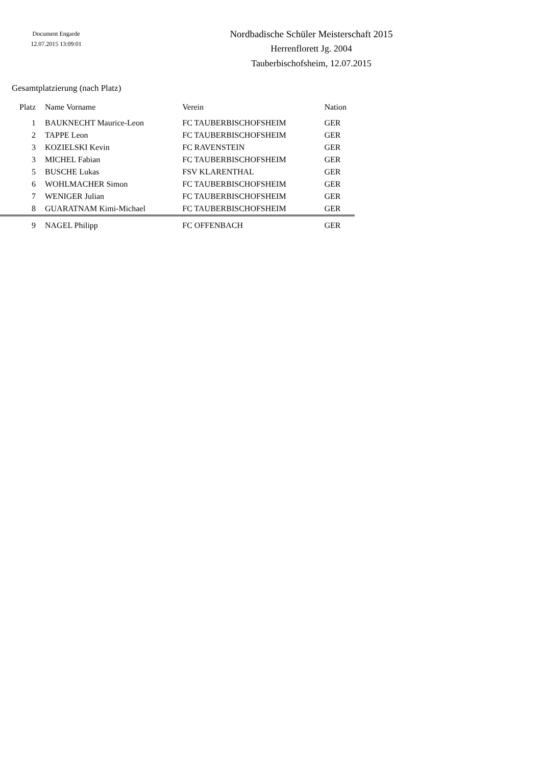Document Engarde
12.07.2015 13:09:01
Nordbadische Schüler Meisterschaft 2015
Herrenflorett Jg. 2004
Tauberbischofsheim, 12.07.2015
Gesamtplatzierung (nach Platz)
| Platz | Name Vorname | Verein | Nation |
| --- | --- | --- | --- |
| 1 | BAUKNECHT Maurice-Leon | FC TAUBERBISCHOFSHEIM | GER |
| 2 | TAPPE Leon | FC TAUBERBISCHOFSHEIM | GER |
| 3 | KOZIELSKI Kevin | FC RAVENSTEIN | GER |
| 3 | MICHEL Fabian | FC TAUBERBISCHOFSHEIM | GER |
| 5 | BUSCHE Lukas | FSV KLARENTHAL | GER |
| 6 | WOHLMACHER Simon | FC TAUBERBISCHOFSHEIM | GER |
| 7 | WENIGER Julian | FC TAUBERBISCHOFSHEIM | GER |
| 8 | GUARATNAM Kimi-Michael | FC TAUBERBISCHOFSHEIM | GER |
| 9 | NAGEL Philipp | FC OFFENBACH | GER |